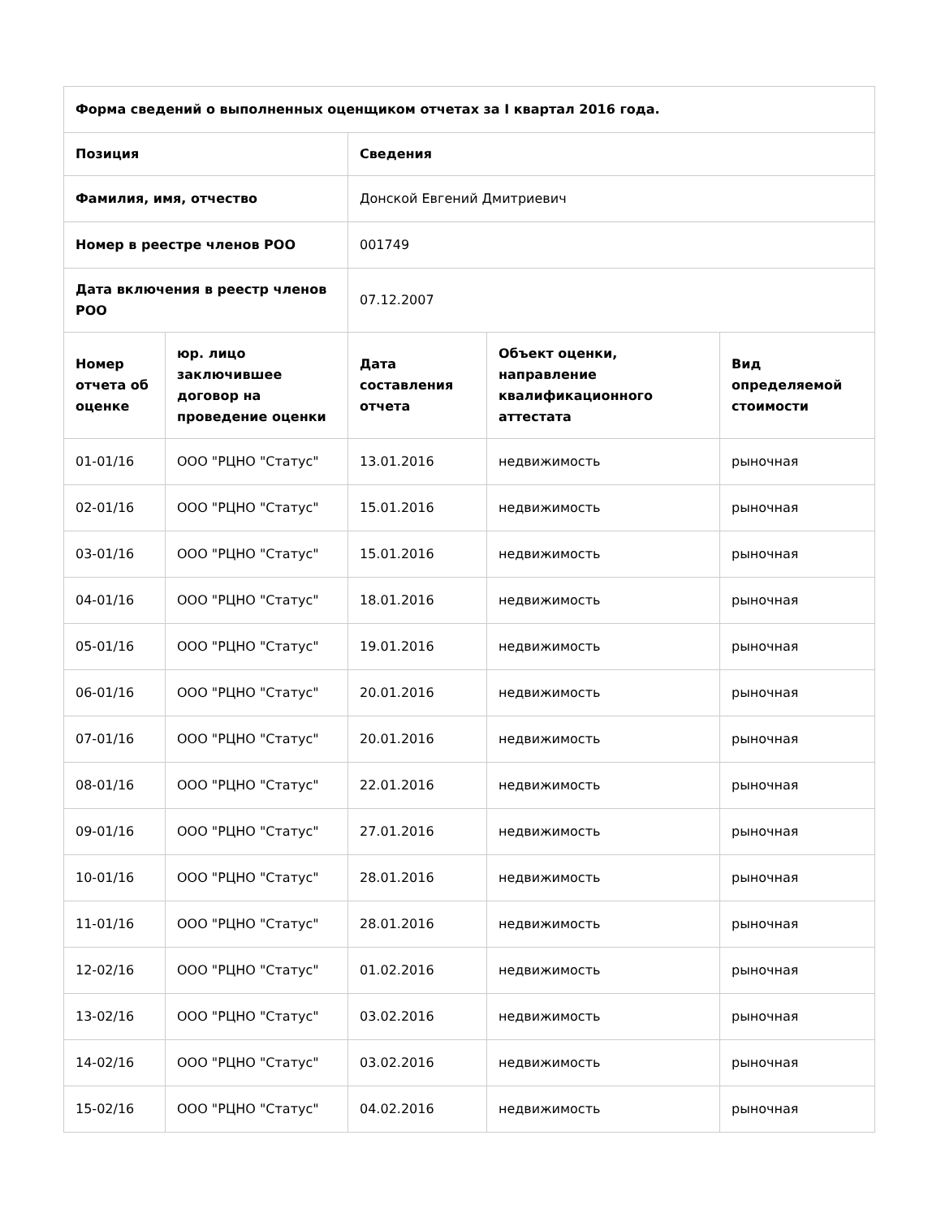| Форма сведений о выполненных оценщиком отчетах за I квартал 2016 года. | | | | |
| --- | --- | --- | --- | --- |
| Позиция | | Сведения | | |
| Фамилия, имя, отчество | | Донской Евгений Дмитриевич | | |
| Номер в реестре членов РОО | | 001749 | | |
| Дата включения в реестр членов РОО | | 07.12.2007 | | |
| Номер отчета об оценке | юр. лицо заключившее договор на проведение оценки | Дата составления отчета | Объект оценки, направление квалификационного аттестата | Вид определяемой стоимости |
| 01-01/16 | ООО "РЦНО "Статус" | 13.01.2016 | недвижимость | рыночная |
| 02-01/16 | ООО "РЦНО "Статус" | 15.01.2016 | недвижимость | рыночная |
| 03-01/16 | ООО "РЦНО "Статус" | 15.01.2016 | недвижимость | рыночная |
| 04-01/16 | ООО "РЦНО "Статус" | 18.01.2016 | недвижимость | рыночная |
| 05-01/16 | ООО "РЦНО "Статус" | 19.01.2016 | недвижимость | рыночная |
| 06-01/16 | ООО "РЦНО "Статус" | 20.01.2016 | недвижимость | рыночная |
| 07-01/16 | ООО "РЦНО "Статус" | 20.01.2016 | недвижимость | рыночная |
| 08-01/16 | ООО "РЦНО "Статус" | 22.01.2016 | недвижимость | рыночная |
| 09-01/16 | ООО "РЦНО "Статус" | 27.01.2016 | недвижимость | рыночная |
| 10-01/16 | ООО "РЦНО "Статус" | 28.01.2016 | недвижимость | рыночная |
| 11-01/16 | ООО "РЦНО "Статус" | 28.01.2016 | недвижимость | рыночная |
| 12-02/16 | ООО "РЦНО "Статус" | 01.02.2016 | недвижимость | рыночная |
| 13-02/16 | ООО "РЦНО "Статус" | 03.02.2016 | недвижимость | рыночная |
| 14-02/16 | ООО "РЦНО "Статус" | 03.02.2016 | недвижимость | рыночная |
| 15-02/16 | ООО "РЦНО "Статус" | 04.02.2016 | недвижимость | рыночная |